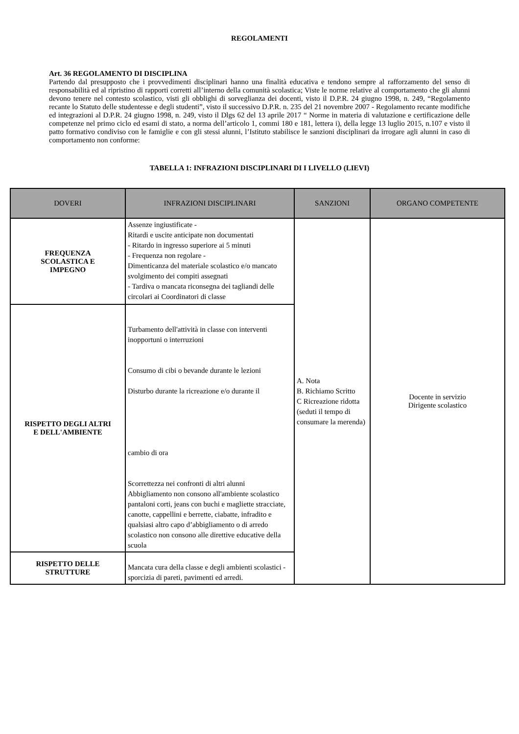REGOLAMENTI
Art. 36 REGOLAMENTO DI DISCIPLINA
Partendo dal presupposto che i provvedimenti disciplinari hanno una finalità educativa e tendono sempre al rafforzamento del senso di responsabilità ed al ripristino di rapporti corretti all’interno della comunità scolastica; Viste le norme relative al comportamento che gli alunni devono tenere nel contesto scolastico, visti gli obblighi di sorveglianza dei docenti, visto il D.P.R. 24 giugno 1998, n. 249, “Regolamento recante lo Statuto delle studentesse e degli studenti”, visto il successivo D.P.R. n. 235 del 21 novembre 2007 - Regolamento recante modifiche ed integrazioni al D.P.R. 24 giugno 1998, n. 249, visto il Dlgs 62 del 13 aprile 2017 “ Norme in materia di valutazione e certificazione delle competenze nel primo ciclo ed esami di stato, a norma dell’articolo 1, commi 180 e 181, lettera i), della legge 13 luglio 2015, n.107 e visto il patto formativo condiviso con le famiglie e con gli stessi alunni, l’Istituto stabilisce le sanzioni disciplinari da irrogare agli alunni in caso di comportamento non conforme:
TABELLA 1: INFRAZIONI DISCIPLINARI DI I LIVELLO (LIEVI)
| DOVERI | INFRAZIONI DISCIPLINARI | SANZIONI | ORGANO COMPETENTE |
| --- | --- | --- | --- |
| FREQUENZA SCOLASTICA E IMPEGNO | Assenze ingiustificate - Ritardi e uscite anticipate non documentati - Ritardo in ingresso superiore ai 5 minuti - Frequenza non regolare - Dimenticanza del materiale scolastico e/o mancato svolgimento dei compiti assegnati - Tardiva o mancata riconsegna dei tagliandi delle circolari ai Coordinatori di classe | A. Nota B. Richiamo Scritto C Ricreazione ridotta (seduti il tempo di consumare la merenda) | Docente in servizio Dirigente scolastico |
| RISPETTO DEGLI ALTRI E DELL'AMBIENTE | Turbamento dell'attività in classe con interventi inopportuni o interruzioni Consumo di cibi o bevande durante le lezioni Disturbo durante la ricreazione e/o durante il cambio di ora Scorrettezza nei confronti di altri alunni Abbigliamento non consono all'ambiente scolastico pantaloni corti, jeans con buchi e magliette stracciate, canotte, cappellini e berrette, ciabatte, infradito e qualsiasi altro capo d’abbigliamento o di arredo scolastico non consono alle direttive educative della scuola | | |
| RISPETTO DELLE STRUTTURE | Mancata cura della classe e degli ambienti scolastici - sporcizia di pareti, pavimenti ed arredi. | | |